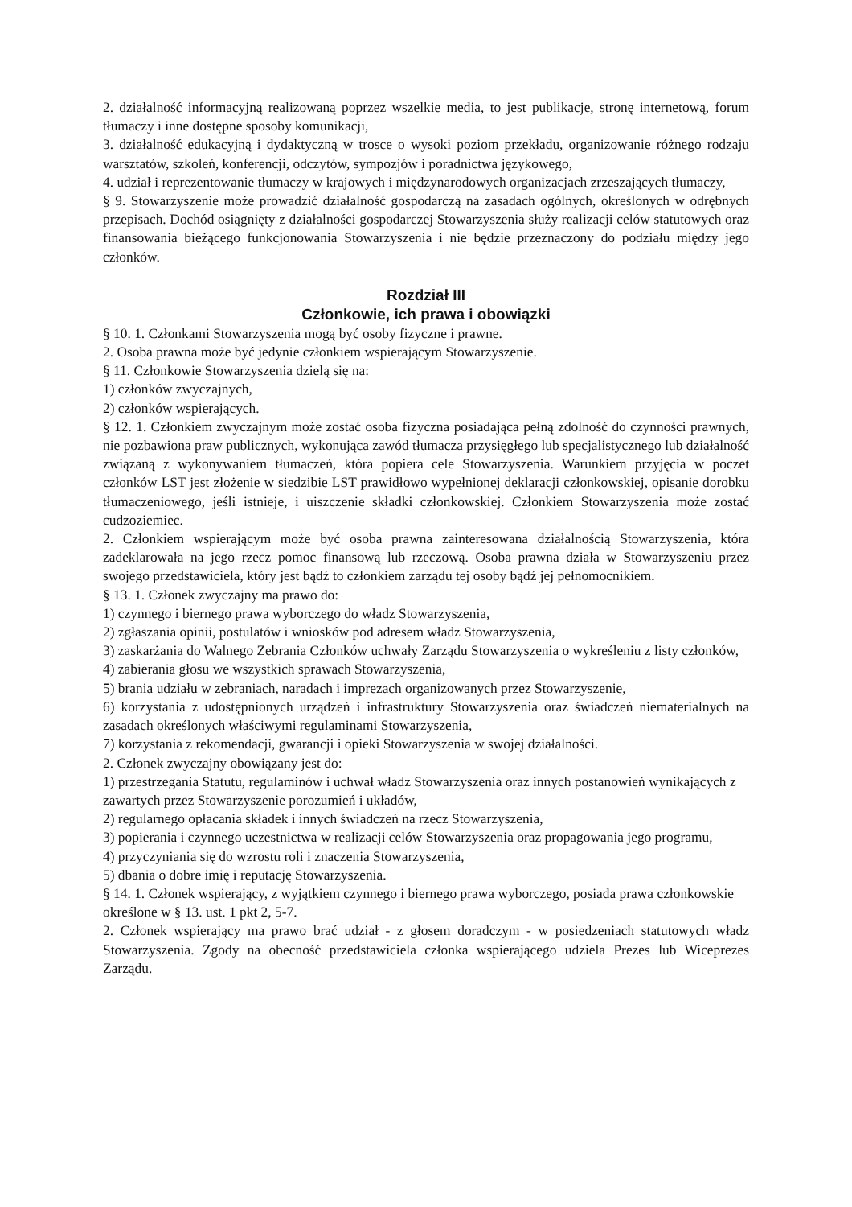2. działalność informacyjną realizowaną poprzez wszelkie media, to jest publikacje, stronę internetową, forum tłumaczy i inne dostępne sposoby komunikacji,
3. działalność edukacyjną i dydaktyczną w trosce o wysoki poziom przekładu, organizowanie różnego rodzaju warsztatów, szkoleń, konferencji, odczytów, sympozjów i poradnictwa językowego,
4. udział i reprezentowanie tłumaczy w krajowych i międzynarodowych organizacjach zrzeszających tłumaczy,
§ 9. Stowarzyszenie może prowadzić działalność gospodarczą na zasadach ogólnych, określonych w odrębnych przepisach. Dochód osiągnięty z działalności gospodarczej Stowarzyszenia służy realizacji celów statutowych oraz finansowania bieżącego funkcjonowania Stowarzyszenia i nie będzie przeznaczony do podziału między jego członków.
Rozdział III
Członkowie, ich prawa i obowiązki
§ 10. 1. Członkami Stowarzyszenia mogą być osoby fizyczne i prawne.
2. Osoba prawna może być jedynie członkiem wspierającym Stowarzyszenie.
§ 11. Członkowie Stowarzyszenia dzielą się na:
1) członków zwyczajnych,
2) członków wspierających.
§ 12. 1. Członkiem zwyczajnym może zostać osoba fizyczna posiadająca pełną zdolność do czynności prawnych, nie pozbawiona praw publicznych, wykonująca zawód tłumacza przysięgłego lub specjalistycznego lub działalność związaną z wykonywaniem tłumaczeń, która popiera cele Stowarzyszenia. Warunkiem przyjęcia w poczet członków LST jest złożenie w siedzibie LST prawidłowo wypełnionej deklaracji członkowskiej, opisanie dorobku tłumaczeniowego, jeśli istnieje, i uiszczenie składki członkowskiej. Członkiem Stowarzyszenia może zostać cudzoziemiec.
2. Członkiem wspierającym może być osoba prawna zainteresowana działalnością Stowarzyszenia, która zadeklarowała na jego rzecz pomoc finansową lub rzeczową. Osoba prawna działa w Stowarzyszeniu przez swojego przedstawiciela, który jest bądź to członkiem zarządu tej osoby bądź jej pełnomocnikiem.
§ 13. 1. Członek zwyczajny ma prawo do:
1) czynnego i biernego prawa wyborczego do władz Stowarzyszenia,
2) zgłaszania opinii, postulatów i wniosków pod adresem władz Stowarzyszenia,
3) zaskarżania do Walnego Zebrania Członków uchwały Zarządu Stowarzyszenia o wykreśleniu z listy członków,
4) zabierania głosu we wszystkich sprawach Stowarzyszenia,
5) brania udziału w zebraniach, naradach i imprezach organizowanych przez Stowarzyszenie,
6) korzystania z udostępnionych urządzeń i infrastruktury Stowarzyszenia oraz świadczeń niematerialnych na zasadach określonych właściwymi regulaminami Stowarzyszenia,
7) korzystania z rekomendacji, gwarancji i opieki Stowarzyszenia w swojej działalności.
2. Członek zwyczajny obowiązany jest do:
1) przestrzegania Statutu, regulaminów i uchwał władz Stowarzyszenia oraz innych postanowień wynikających z zawartych przez Stowarzyszenie porozumień i układów,
2) regularnego opłacania składek i innych świadczeń na rzecz Stowarzyszenia,
3) popierania i czynnego uczestnictwa w realizacji celów Stowarzyszenia oraz propagowania jego programu,
4) przyczyniania się do wzrostu roli i znaczenia Stowarzyszenia,
5) dbania o dobre imię i reputację Stowarzyszenia.
§ 14. 1. Członek wspierający, z wyjątkiem czynnego i biernego prawa wyborczego, posiada prawa członkowskie określone w § 13. ust. 1 pkt 2, 5-7.
2. Członek wspierający ma prawo brać udział - z głosem doradczym - w posiedzeniach statutowych władz Stowarzyszenia. Zgody na obecność przedstawiciela członka wspierającego udziela Prezes lub Wiceprezes Zarządu.